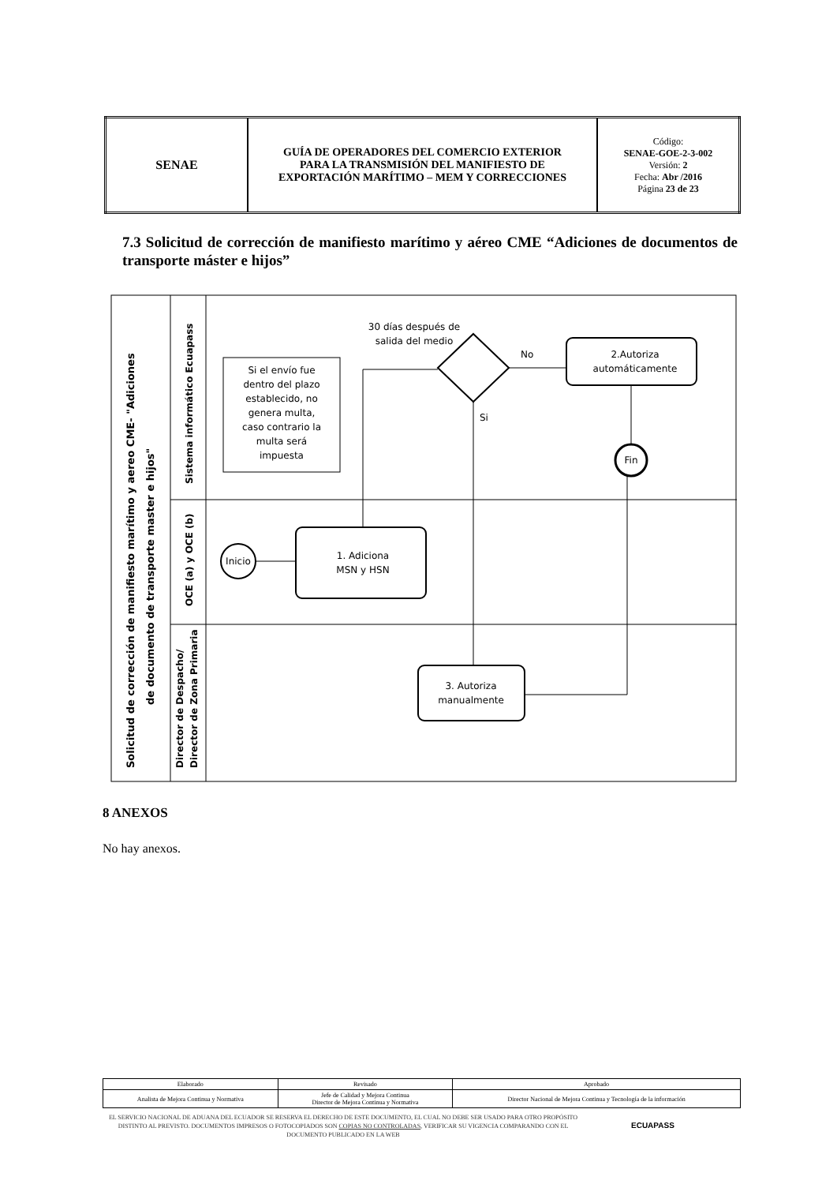| SENAE | GUÍA DE OPERADORES DEL COMERCIO EXTERIOR PARA LA TRANSMISIÓN DEL MANIFIESTO DE EXPORTACIÓN MARÍTIMO – MEM Y CORRECCIONES | Código: SENAE-GOE-2-3-002 Versión: 2 Fecha: Abr /2016 Página 23 de 23 |
7.3 Solicitud de corrección de manifiesto marítimo y aéreo CME “Adiciones de documentos de transporte máster e hijos”
Solicitud de corrección de manifiesto marítimo y aereo CME- "Adiciones
de documento de transporte master e hijos"
Sistema informático Ecuapass
OCE (a) y OCE (b)
Director de Despacho/
Director de Zona Primaria
Si el envío fue
dentro del plazo
establecido, no
genera multa,
caso contrario la
multa será
impuesta
30 días después de
salida del medio
No
Si
2.Autoriza
automáticamente
Fin
Inicio
1. Adiciona
MSN y HSN
3. Autoriza
manualmente
8 ANEXOS
No hay anexos.
| Elaborado | Revisado | Aprobado |
| Analista de Mejora Continua y Normativa | Jefe de Calidad y Mejora Continua Director de Mejora Continua y Normativa | Director Nacional de Mejora Continua y Tecnología de la información |
EL SERVICIO NACIONAL DE ADUANA DEL ECUADOR SE RESERVA EL DERECHO DE ESTE DOCUMENTO, EL CUAL NO DEBE SER USADO PARA OTRO PROPÓSITO DISTINTO AL PREVISTO. DOCUMENTOS IMPRESOS O FOTOCOPIADOS SON COPIAS NO CONTROLADAS, VERIFICAR SU VIGENCIA COMPARANDO CON EL DOCUMENTO PUBLICADO EN LA WEB
ECUAPASS